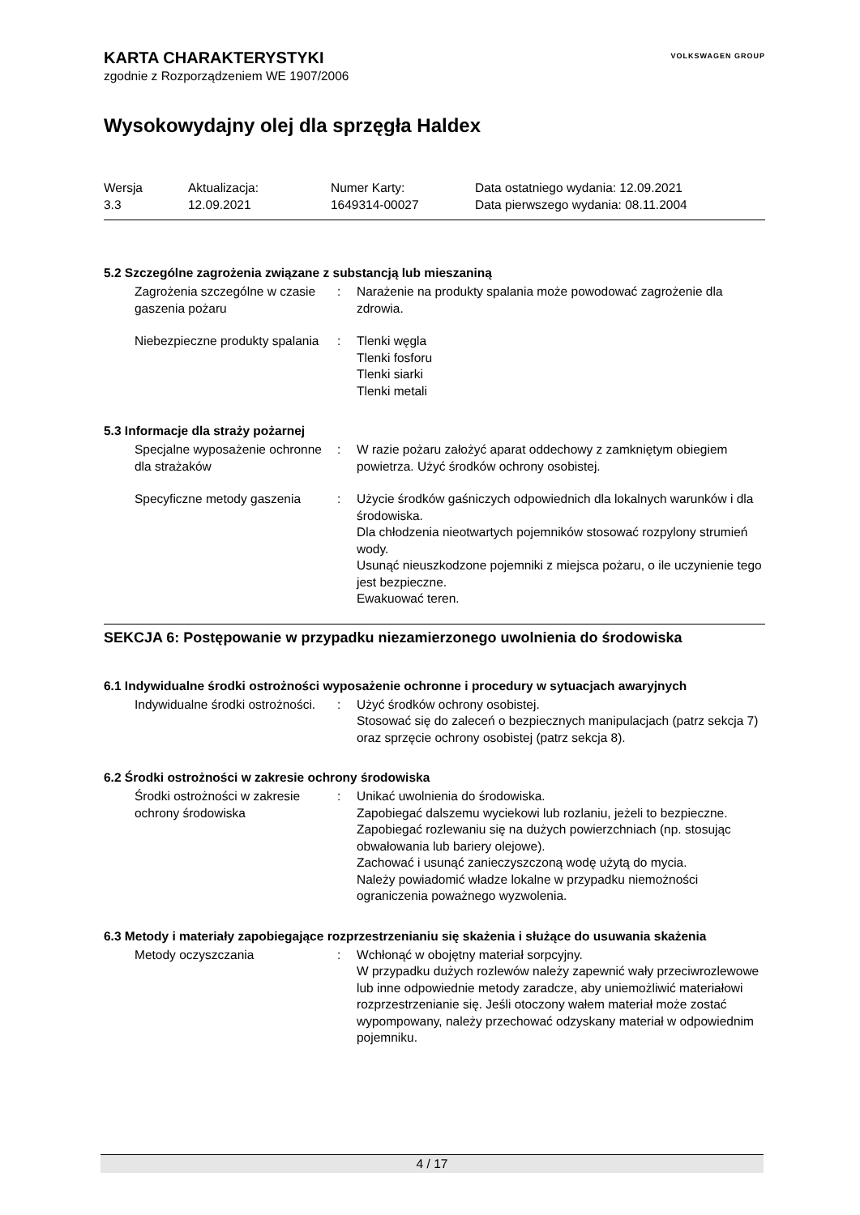VOLKSWAGEN GROUP
KARTA CHARAKTERYSTYKI
zgodnie z Rozporządzeniem WE 1907/2006
Wysokowydajny olej dla sprzęgła Haldex
Wersja
3.3
Aktualizacja:
12.09.2021
Numer Karty:
1649314-00027
Data ostatniego wydania: 12.09.2021
Data pierwszego wydania: 08.11.2004
5.2 Szczególne zagrożenia związane z substancją lub mieszaniną
Zagrożenia szczególne w czasie gaszenia pożaru
:
Narażenie na produkty spalania może powodować zagrożenie dla zdrowia.
Niebezpieczne produkty spalania
:
Tlenki węgla
Tlenki fosforu
Tlenki siarki
Tlenki metali
5.3 Informacje dla straży pożarnej
Specjalne wyposażenie ochronne dla strażaków
:
W razie pożaru założyć aparat oddechowy z zamkniętym obiegiem powietrza. Użyć środków ochrony osobistej.
Specyficzne metody gaszenia
:
Użycie środków gaśniczych odpowiednich dla lokalnych warunków i dla środowiska.
Dla chłodzenia nieotwartych pojemników stosować rozpylony strumień wody.
Usunąć nieuszkodzone pojemniki z miejsca pożaru, o ile uczynienie tego jest bezpieczne.
Ewakuować teren.
SEKCJA 6: Postępowanie w przypadku niezamierzonego uwolnienia do środowiska
6.1 Indywidualne środki ostrożności wyposażenie ochronne i procedury w sytuacjach awaryjnych
Indywidualne środki ostrożności.
:
Użyć środków ochrony osobistej.
Stosować się do zaleceń o bezpiecznych manipulacjach (patrz sekcja 7) oraz sprzęcie ochrony osobistej (patrz sekcja 8).
6.2 Środki ostrożności w zakresie ochrony środowiska
Środki ostrożności w zakresie ochrony środowiska
:
Unikać uwolnienia do środowiska.
Zapobiegać dalszemu wyciekowi lub rozlaniu, jeżeli to bezpieczne.
Zapobiegać rozlewaniu się na dużych powierzchniach (np. stosując obwałowania lub bariery olejowe).
Zachować i usunąć zanieczyszczoną wodę użytą do mycia.
Należy powiadomić władze lokalne w przypadku niemożności ograniczenia poważnego wyzwolenia.
6.3 Metody i materiały zapobiegające rozprzestrzenianiu się skażenia i służące do usuwania skażenia
Metody oczyszczania
:
Wchłonąć w obojętny materiał sorpcyjny.
W przypadku dużych rozlewów należy zapewnić wały przeciwrozlewowe lub inne odpowiednie metody zaradcze, aby uniemożliwić materiałowi rozprzestrzenianie się. Jeśli otoczony wałem materiał może zostać wypompowany, należy przechować odzyskany materiał w odpowiednim pojemniku.
4 / 17